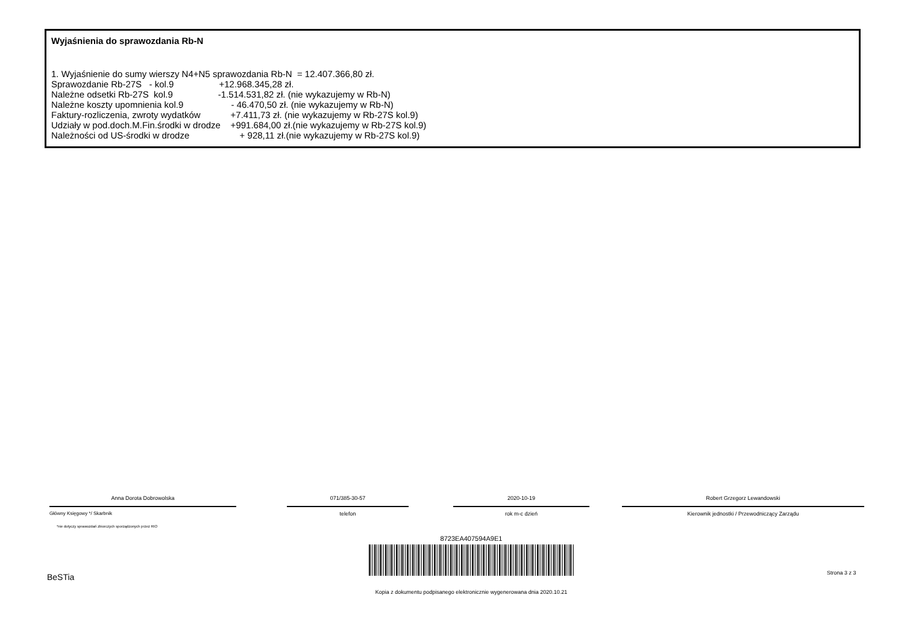Wyjaśnienia do sprawozdania Rb-N
1. Wyjaśnienie do sumy wierszy N4+N5 sprawozdania Rb-N  = 12.407.366,80 zł.
Sprawozdanie Rb-27S   - kol.9                  +12.968.345,28 zł.
Należne odsetki Rb-27S  kol.9                  -1.514.531,82 zł. (nie wykazujemy w Rb-N)
Należne koszty upomnienia kol.9                   - 46.470,50 zł. (nie wykazujemy w Rb-N)
Faktury-rozliczenia, zwroty wydatków            +7.411,73 zł. (nie wykazujemy w Rb-27S kol.9)
Udziały w pod.doch.M.Fin.środki w drodze    +991.684,00 zł.(nie wykazujemy w Rb-27S kol.9)
Należności od US-środki w drodze                    + 928,11 zł.(nie wykazujemy w Rb-27S kol.9)
Anna Dorota Dobrowolska
Główny Księgowy */ Skarbnik
*nie dotyczy sprawozdań zbiorczych sporządzonych przez RIO
071/385-30-57
telefon
2020-10-19
rok m-c dzień
Robert Grzegorz Lewandowski
Kierownik jednostki / Przewodniczący Zarządu
8723EA407594A9E1
BeSTia Strona 3 z 3
Kopia z dokumentu podpisanego elektronicznie wygenerowana dnia 2020.10.21